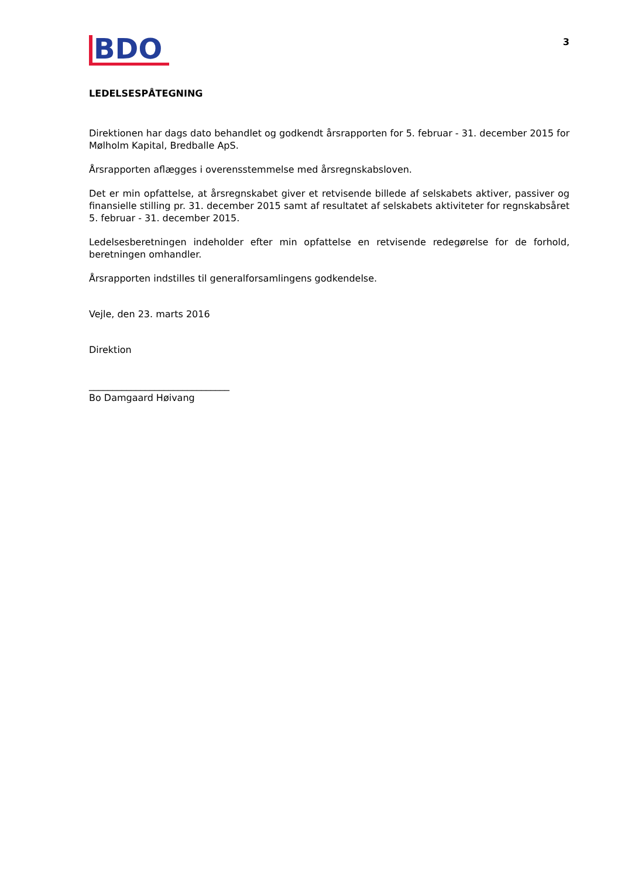BDO
3
LEDELSESPÅTEGNING
Direktionen har dags dato behandlet og godkendt årsrapporten for 5. februar - 31. december 2015 for Mølholm Kapital, Bredballe ApS.
Årsrapporten aflægges i overensstemmelse med årsregnskabsloven.
Det er min opfattelse, at årsregnskabet giver et retvisende billede af selskabets aktiver, passiver og finansielle stilling pr. 31. december 2015 samt af resultatet af selskabets aktiviteter for regnskabsåret 5. februar - 31. december 2015.
Ledelsesberetningen indeholder efter min opfattelse en retvisende redegørelse for de forhold, beretningen omhandler.
Årsrapporten indstilles til generalforsamlingens godkendelse.
Vejle, den 23. marts 2016
Direktion
______________________________
Bo Damgaard Høivang